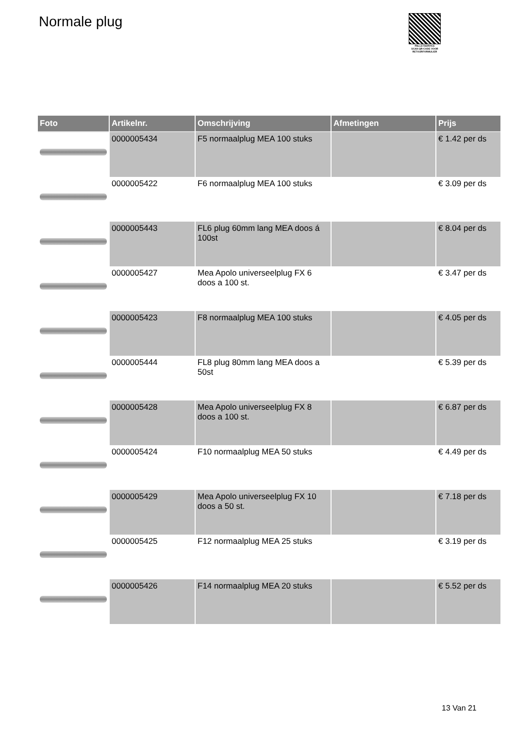Normale plug
PALLETSERVICE
SCAN QR-CODE VOOR RETOURFORMULIER
| Foto | Artikelnr. | Omschrijving | Afmetingen | Prijs |
| --- | --- | --- | --- | --- |
| | 0000005434 | F5 normaalplug MEA 100 stuks | | € 1.42 per ds |
| | 0000005422 | F6 normaalplug MEA 100 stuks | | € 3.09 per ds |
| | 0000005443 | FL6 plug 60mm lang MEA doos á 100st | | € 8.04 per ds |
| | 0000005427 | Mea Apolo universeelplug FX 6 doos a 100 st. | | € 3.47 per ds |
| | 0000005423 | F8 normaalplug MEA 100 stuks | | € 4.05 per ds |
| | 0000005444 | FL8 plug 80mm lang MEA doos a 50st | | € 5.39 per ds |
| | 0000005428 | Mea Apolo universeelplug FX 8 doos a 100 st. | | € 6.87 per ds |
| | 0000005424 | F10 normaalplug MEA 50 stuks | | € 4.49 per ds |
| | 0000005429 | Mea Apolo universeelplug FX 10 doos a 50 st. | | € 7.18 per ds |
| | 0000005425 | F12 normaalplug MEA 25 stuks | | € 3.19 per ds |
| | 0000005426 | F14 normaalplug MEA 20 stuks | | € 5.52 per ds |
13 Van 21